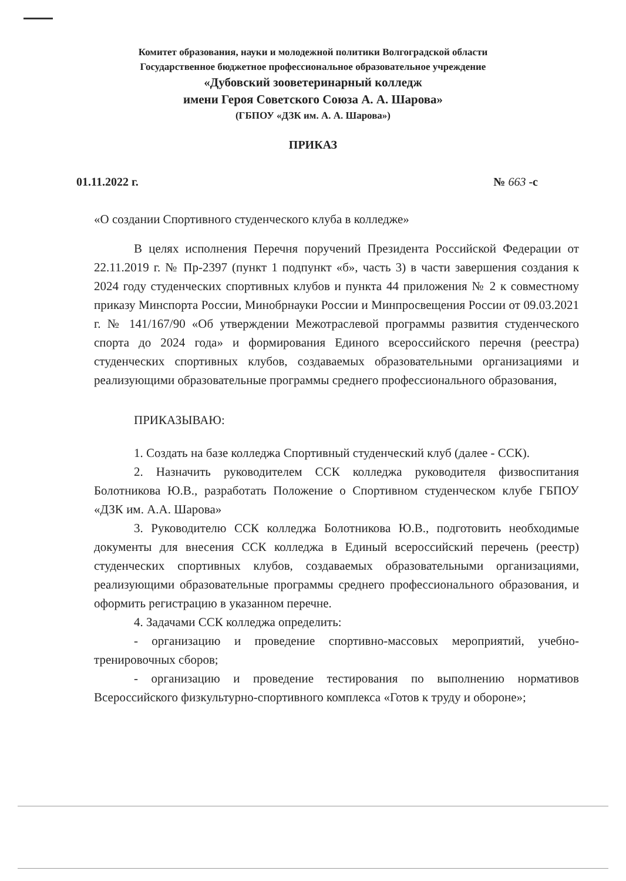Комитет образования, науки и молодежной политики Волгоградской области
Государственное бюджетное профессиональное образовательное учреждение
«Дубовский зооветеринарный колледж
имени Героя Советского Союза А. А. Шарова»
(ГБПОУ «ДЗК им. А. А. Шарова»)
ПРИКАЗ
01.11.2022 г. № 663 -с
«О создании Спортивного студенческого клуба в колледже»
В целях исполнения Перечня поручений Президента Российской Федерации от 22.11.2019 г. № Пр-2397 (пункт 1 подпункт «б», часть 3) в части завершения создания к 2024 году студенческих спортивных клубов и пункта 44 приложения № 2 к совместному приказу Минспорта России, Минобрнауки России и Минпросвещения России от 09.03.2021 г. № 141/167/90 «Об утверждении Межотраслевой программы развития студенческого спорта до 2024 года» и формирования Единого всероссийского перечня (реестра) студенческих спортивных клубов, создаваемых образовательными организациями и реализующими образовательные программы среднего профессионального образования,
ПРИКАЗЫВАЮ:
1. Создать на базе колледжа Спортивный студенческий клуб (далее - ССК).
2. Назначить руководителем ССК колледжа руководителя физвоспитания Болотникова Ю.В., разработать Положение о Спортивном студенческом клубе ГБПОУ «ДЗК им. А.А. Шарова»
3. Руководителю ССК колледжа Болотникова Ю.В., подготовить необходимые документы для внесения ССК колледжа в Единый всероссийский перечень (реестр) студенческих спортивных клубов, создаваемых образовательными организациями, реализующими образовательные программы среднего профессионального образования, и оформить регистрацию в указанном перечне.
4. Задачами ССК колледжа определить:
- организацию и проведение спортивно-массовых мероприятий, учебно-тренировочных сборов;
- организацию и проведение тестирования по выполнению нормативов Всероссийского физкультурно-спортивного комплекса «Готов к труду и обороне»;